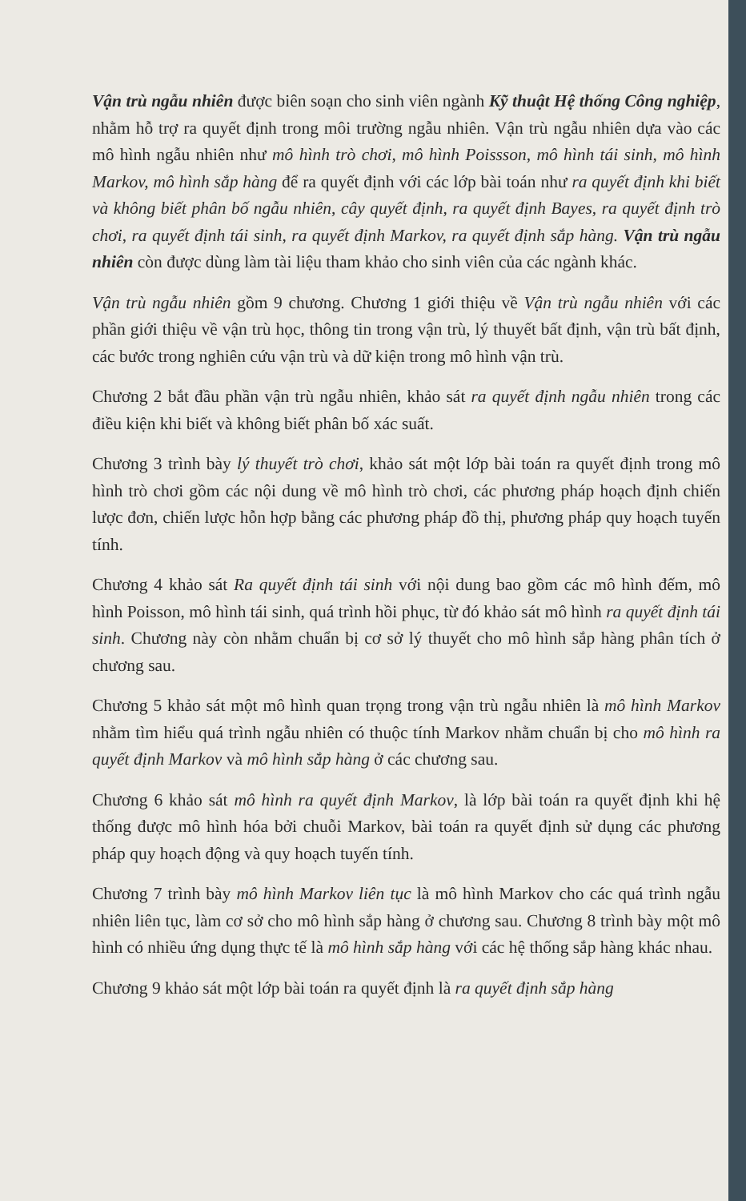Vận trù ngẫu nhiên được biên soạn cho sinh viên ngành Kỹ thuật Hệ thống Công nghiệp, nhằm hỗ trợ ra quyết định trong môi trường ngẫu nhiên. Vận trù ngẫu nhiên dựa vào các mô hình ngẫu nhiên như mô hình trò chơi, mô hình Poissson, mô hình tái sinh, mô hình Markov, mô hình sắp hàng để ra quyết định với các lớp bài toán như ra quyết định khi biết và không biết phân bố ngẫu nhiên, cây quyết định, ra quyết định Bayes, ra quyết định trò chơi, ra quyết định tái sinh, ra quyết định Markov, ra quyết định sắp hàng. Vận trù ngẫu nhiên còn được dùng làm tài liệu tham khảo cho sinh viên của các ngành khác.
Vận trù ngẫu nhiên gồm 9 chương. Chương 1 giới thiệu về Vận trù ngẫu nhiên với các phần giới thiệu về vận trù học, thông tin trong vận trù, lý thuyết bất định, vận trù bất định, các bước trong nghiên cứu vận trù và dữ kiện trong mô hình vận trù.
Chương 2 bắt đầu phần vận trù ngẫu nhiên, khảo sát ra quyết định ngẫu nhiên trong các điều kiện khi biết và không biết phân bố xác suất.
Chương 3 trình bày lý thuyết trò chơi, khảo sát một lớp bài toán ra quyết định trong mô hình trò chơi gồm các nội dung về mô hình trò chơi, các phương pháp hoạch định chiến lược đơn, chiến lược hỗn hợp bằng các phương pháp đồ thị, phương pháp quy hoạch tuyến tính.
Chương 4 khảo sát Ra quyết định tái sinh với nội dung bao gồm các mô hình đếm, mô hình Poisson, mô hình tái sinh, quá trình hồi phục, từ đó khảo sát mô hình ra quyết định tái sinh. Chương này còn nhằm chuẩn bị cơ sở lý thuyết cho mô hình sắp hàng phân tích ở chương sau.
Chương 5 khảo sát một mô hình quan trọng trong vận trù ngẫu nhiên là mô hình Markov nhằm tìm hiểu quá trình ngẫu nhiên có thuộc tính Markov nhằm chuẩn bị cho mô hình ra quyết định Markov và mô hình sắp hàng ở các chương sau.
Chương 6 khảo sát mô hình ra quyết định Markov, là lớp bài toán ra quyết định khi hệ thống được mô hình hóa bởi chuỗi Markov, bài toán ra quyết định sử dụng các phương pháp quy hoạch động và quy hoạch tuyến tính.
Chương 7 trình bày mô hình Markov liên tục là mô hình Markov cho các quá trình ngẫu nhiên liên tục, làm cơ sở cho mô hình sắp hàng ở chương sau. Chương 8 trình bày một mô hình có nhiều ứng dụng thực tế là mô hình sắp hàng với các hệ thống sắp hàng khác nhau.
Chương 9 khảo sát một lớp bài toán ra quyết định là ra quyết định sắp hàng